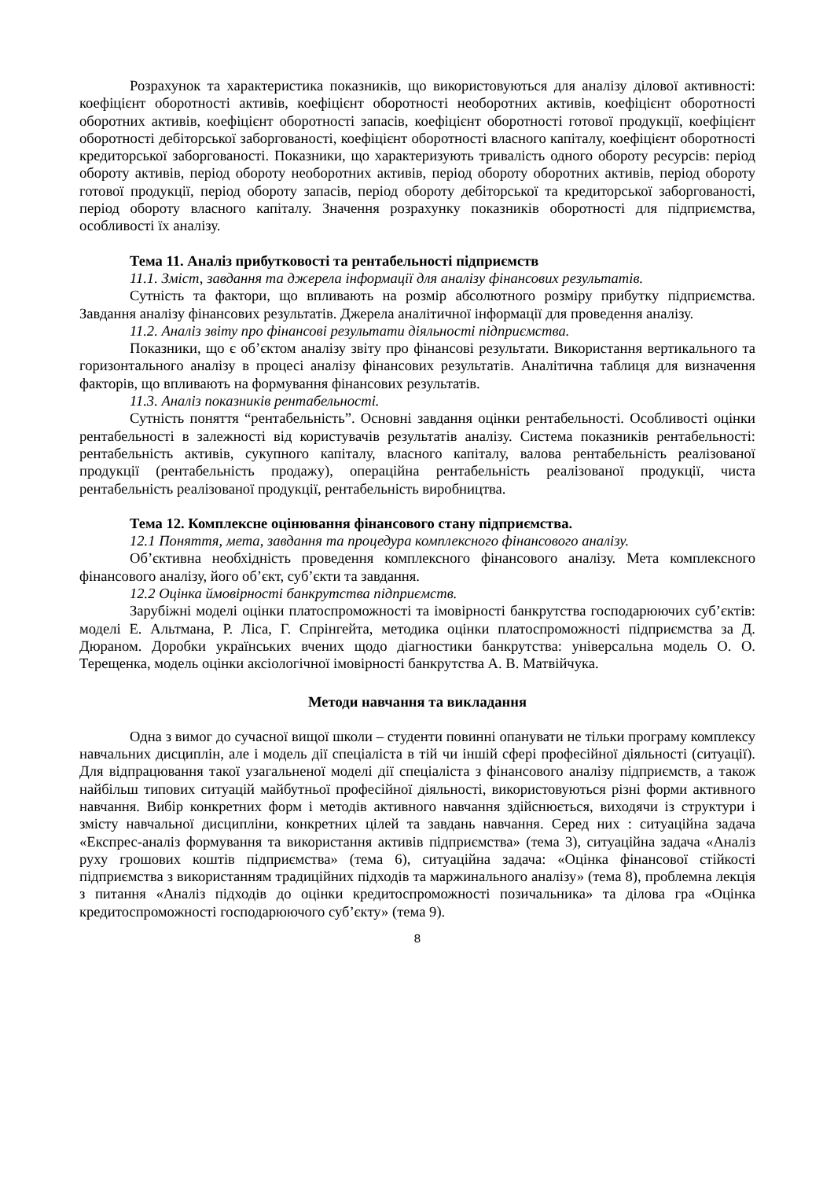Розрахунок та характеристика показників, що використовуються для аналізу ділової активності: коефіцієнт оборотності активів, коефіцієнт оборотності необоротних активів, коефіцієнт оборотності оборотних активів, коефіцієнт оборотності запасів, коефіцієнт оборотності готової продукції, коефіцієнт оборотності дебіторської заборгованості, коефіцієнт оборотності власного капіталу, коефіцієнт оборотності кредиторської заборгованості. Показники, що характеризують тривалість одного обороту ресурсів: період обороту активів, період обороту необоротних активів, період обороту оборотних активів, період обороту готової продукції, період обороту запасів, період обороту дебіторської та кредиторської заборгованості, період обороту власного капіталу. Значення розрахунку показників оборотності для підприємства, особливості їх аналізу.
Тема 11. Аналіз прибутковості та рентабельності підприємств
11.1. Зміст, завдання та джерела інформації для аналізу фінансових результатів.
Сутність та фактори, що впливають на розмір абсолютного розміру прибутку підприємства. Завдання аналізу фінансових результатів. Джерела аналітичної інформації для проведення аналізу.
11.2. Аналіз звіту про фінансові результати діяльності підприємства.
Показники, що є об’єктом аналізу звіту про фінансові результати. Використання вертикального та горизонтального аналізу в процесі аналізу фінансових результатів. Аналітична таблиця для визначення факторів, що впливають на формування фінансових результатів.
11.3. Аналіз показників рентабельності.
Сутність поняття “рентабельність”. Основні завдання оцінки рентабельності. Особливості оцінки рентабельності в залежності від користувачів результатів аналізу. Система показників рентабельності: рентабельність активів, сукупного капіталу, власного капіталу, валова рентабельність реалізованої продукції (рентабельність продажу), операційна рентабельність реалізованої продукції, чиста рентабельність реалізованої продукції, рентабельність виробництва.
Тема 12. Комплексне оцінювання фінансового стану підприємства.
12.1 Поняття, мета, завдання та процедура комплексного фінансового аналізу.
Об’єктивна необхідність проведення комплексного фінансового аналізу. Мета комплексного фінансового аналізу, його об’єкт, суб’єкти та завдання.
12.2 Оцінка ймовірності банкрутства підприємств.
Зарубіжні моделі оцінки платоспроможності та імовірності банкрутства господарюючих суб’єктів: моделі Е. Альтмана, Р. Ліса, Г. Спрінгейта, методика оцінки платоспроможності підприємства за Д. Дюраном. Доробки українських вчених щодо діагностики банкрутства: універсальна модель О. О. Терещенка, модель оцінки аксіологічної імовірності банкрутства А. В. Матвійчука.
Методи навчання та викладання
Одна з вимог до сучасної вищої школи – студенти повинні опанувати не тільки програму комплексу навчальних дисциплін, але і модель дії спеціаліста в тій чи іншій сфері професійної діяльності (ситуації). Для відпрацювання такої узагальненої моделі дії спеціаліста з фінансового аналізу підприємств, а також найбільш типових ситуацій майбутньої професійної діяльності, використовуються різні форми активного навчання. Вибір конкретних форм і методів активного навчання здійснюється, виходячи із структури і змісту навчальної дисципліни, конкретних цілей та завдань навчання. Серед них : ситуаційна задача «Експрес-аналіз формування та використання активів підприємства» (тема 3), ситуаційна задача «Аналіз руху грошових коштів підприємства» (тема 6), ситуаційна задача: «Оцінка фінансової стійкості підприємства з використанням традиційних підходів та маржинального аналізу» (тема 8), проблемна лекція з питання «Аналіз підходів до оцінки кредитоспроможності позичальника» та ділова гра «Оцінка кредитоспроможності господарюючого суб’єкту» (тема 9).
8